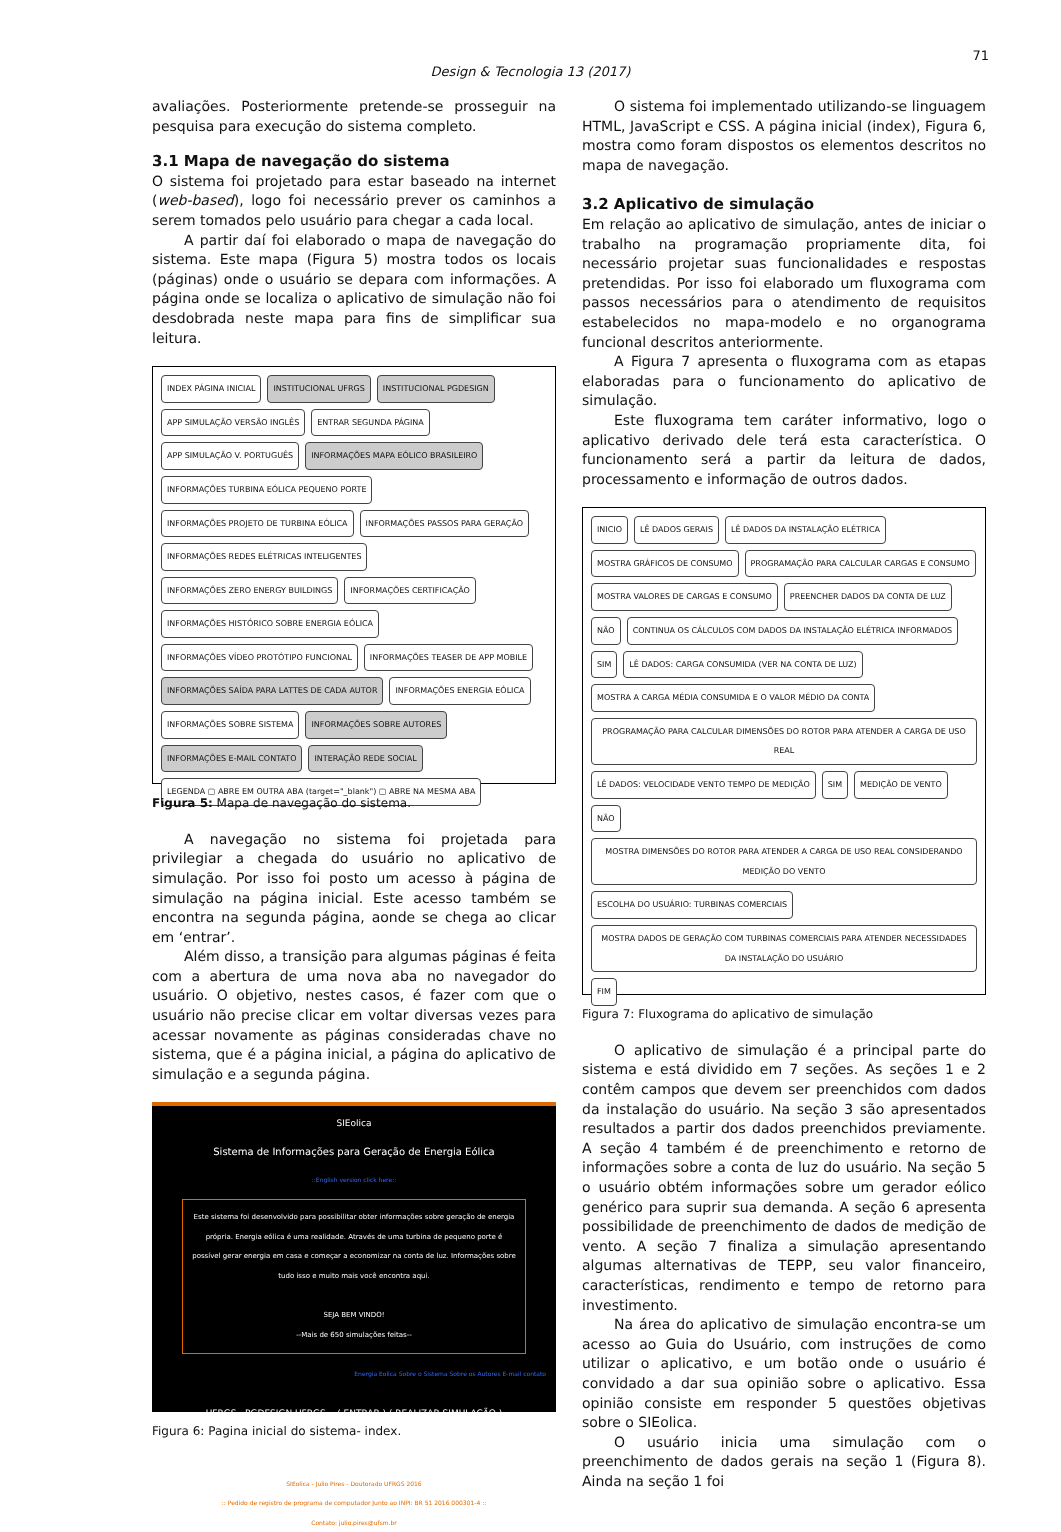71
Design & Tecnologia 13 (2017)
avaliações. Posteriormente pretende-se prosseguir na pesquisa para execução do sistema completo.
3.1 Mapa de navegação do sistema
O sistema foi projetado para estar baseado na internet (web-based), logo foi necessário prever os caminhos a serem tomados pelo usuário para chegar a cada local.
A partir daí foi elaborado o mapa de navegação do sistema. Este mapa (Figura 5) mostra todos os locais (páginas) onde o usuário se depara com informações. A página onde se localiza o aplicativo de simulação não foi desdobrada neste mapa para fins de simplificar sua leitura.
INDEX PÁGINA INICIAL INSTITUCIONAL UFRGS INSTITUCIONAL PGDESIGN APP SIMULAÇÃO VERSÃO INGLÊS ENTRAR SEGUNDA PÁGINA APP SIMULAÇÃO V. PORTUGUÊS INFORMAÇÕES MAPA EÓLICO BRASILEIRO INFORMAÇÕES TURBINA EÓLICA PEQUENO PORTE INFORMAÇÕES PROJETO DE TURBINA EÓLICA INFORMAÇÕES PASSOS PARA GERAÇÃO INFORMAÇÕES REDES ELÉTRICAS INTELIGENTES INFORMAÇÕES ZERO ENERGY BUILDINGS INFORMAÇÕES CERTIFICAÇÃO INFORMAÇÕES HISTÓRICO SOBRE ENERGIA EÓLICA INFORMAÇÕES VÍDEO PROTÓTIPO FUNCIONAL INFORMAÇÕES TEASER DE APP MOBILE INFORMAÇÕES SAÍDA PARA LATTES DE CADA AUTOR INFORMAÇÕES ENERGIA EÓLICA INFORMAÇÕES SOBRE SISTEMA INFORMAÇÕES SOBRE AUTORES INFORMAÇÕES E-MAIL CONTATO INTERAÇÃO REDE SOCIAL LEGENDA ▢ ABRE EM OUTRA ABA (target="_blank") ▢ ABRE NA MESMA ABA
Figura 5: Mapa de navegação do sistema.
A navegação no sistema foi projetada para privilegiar a chegada do usuário no aplicativo de simulação. Por isso foi posto um acesso à página de simulação na página inicial. Este acesso também se encontra na segunda página, aonde se chega ao clicar em ‘entrar’.
Além disso, a transição para algumas páginas é feita com a abertura de uma nova aba no navegador do usuário. O objetivo, nestes casos, é fazer com que o usuário não precise clicar em voltar diversas vezes para acessar novamente as páginas consideradas chave no sistema, que é a página inicial, a página do aplicativo de simulação e a segunda página.
SIEolica
Sistema de Informações para Geração de Energia Eólica
::English version click here::
Este sistema foi desenvolvido para possibilitar obter informações sobre geração de energia própria. Energia eólica é uma realidade. Através de uma turbina de pequeno porte é possível gerar energia em casa e começar a economizar na conta de luz. Informações sobre tudo isso e muito mais você encontra aqui.
SEJA BEM VINDO!
--Mais de 650 simulações feitas--
Energia Eolica Sobre o Sistema Sobre os Autores E-mail contato
UFRGS PGDESIGN UFRGS ( ENTRAR ) ( REALIZAR SIMULAÇÃO )
SIEolica - Julio Pires - Doutorado UFRGS 2016
:: Pedido de registro de programa de computador Junto ao INPI: BR 51 2016 000301-4 ::
Contato: julio.pires@ufsm.br
Figura 6: Pagina inicial do sistema- index.
O sistema foi implementado utilizando-se linguagem HTML, JavaScript e CSS. A página inicial (index), Figura 6, mostra como foram dispostos os elementos descritos no mapa de navegação.
3.2 Aplicativo de simulação
Em relação ao aplicativo de simulação, antes de iniciar o trabalho na programação propriamente dita, foi necessário projetar suas funcionalidades e respostas pretendidas. Por isso foi elaborado um fluxograma com passos necessários para o atendimento de requisitos estabelecidos no mapa-modelo e no organograma funcional descritos anteriormente.
A Figura 7 apresenta o fluxograma com as etapas elaboradas para o funcionamento do aplicativo de simulação.
Este fluxograma tem caráter informativo, logo o aplicativo derivado dele terá esta característica. O funcionamento será a partir da leitura de dados, processamento e informação de outros dados.
INICIO LÊ DADOS GERAIS LÊ DADOS DA INSTALAÇÃO ELÉTRICA MOSTRA GRÁFICOS DE CONSUMO PROGRAMAÇÃO PARA CALCULAR CARGAS E CONSUMO MOSTRA VALORES DE CARGAS E CONSUMO PREENCHER DADOS DA CONTA DE LUZ NÃO CONTINUA OS CÁLCULOS COM DADOS DA INSTALAÇÃO ELÉTRICA INFORMADOS SIM LÊ DADOS: CARGA CONSUMIDA (VER NA CONTA DE LUZ) MOSTRA A CARGA MÉDIA CONSUMIDA E O VALOR MÉDIO DA CONTA PROGRAMAÇÃO PARA CALCULAR DIMENSÕES DO ROTOR PARA ATENDER A CARGA DE USO REAL LÊ DADOS: VELOCIDADE VENTO TEMPO DE MEDIÇÃO SIM MEDIÇÃO DE VENTO NÃO MOSTRA DIMENSÕES DO ROTOR PARA ATENDER A CARGA DE USO REAL CONSIDERANDO MEDIÇÃO DO VENTO ESCOLHA DO USUÁRIO: TURBINAS COMERCIAIS MOSTRA DADOS DE GERAÇÃO COM TURBINAS COMERCIAIS PARA ATENDER NECESSIDADES DA INSTALAÇÃO DO USUÁRIO FIM
Figura 7: Fluxograma do aplicativo de simulação
O aplicativo de simulação é a principal parte do sistema e está dividido em 7 seções. As seções 1 e 2 contêm campos que devem ser preenchidos com dados da instalação do usuário. Na seção 3 são apresentados resultados a partir dos dados preenchidos previamente. A seção 4 também é de preenchimento e retorno de informações sobre a conta de luz do usuário. Na seção 5 o usuário obtém informações sobre um gerador eólico genérico para suprir sua demanda. A seção 6 apresenta possibilidade de preenchimento de dados de medição de vento. A seção 7 finaliza a simulação apresentando algumas alternativas de TEPP, seu valor financeiro, características, rendimento e tempo de retorno para investimento.
Na área do aplicativo de simulação encontra-se um acesso ao Guia do Usuário, com instruções de como utilizar o aplicativo, e um botão onde o usuário é convidado a dar sua opinião sobre o aplicativo. Essa opinião consiste em responder 5 questões objetivas sobre o SIEolica.
O usuário inicia uma simulação com o preenchimento de dados gerais na seção 1 (Figura 8). Ainda na seção 1 foi